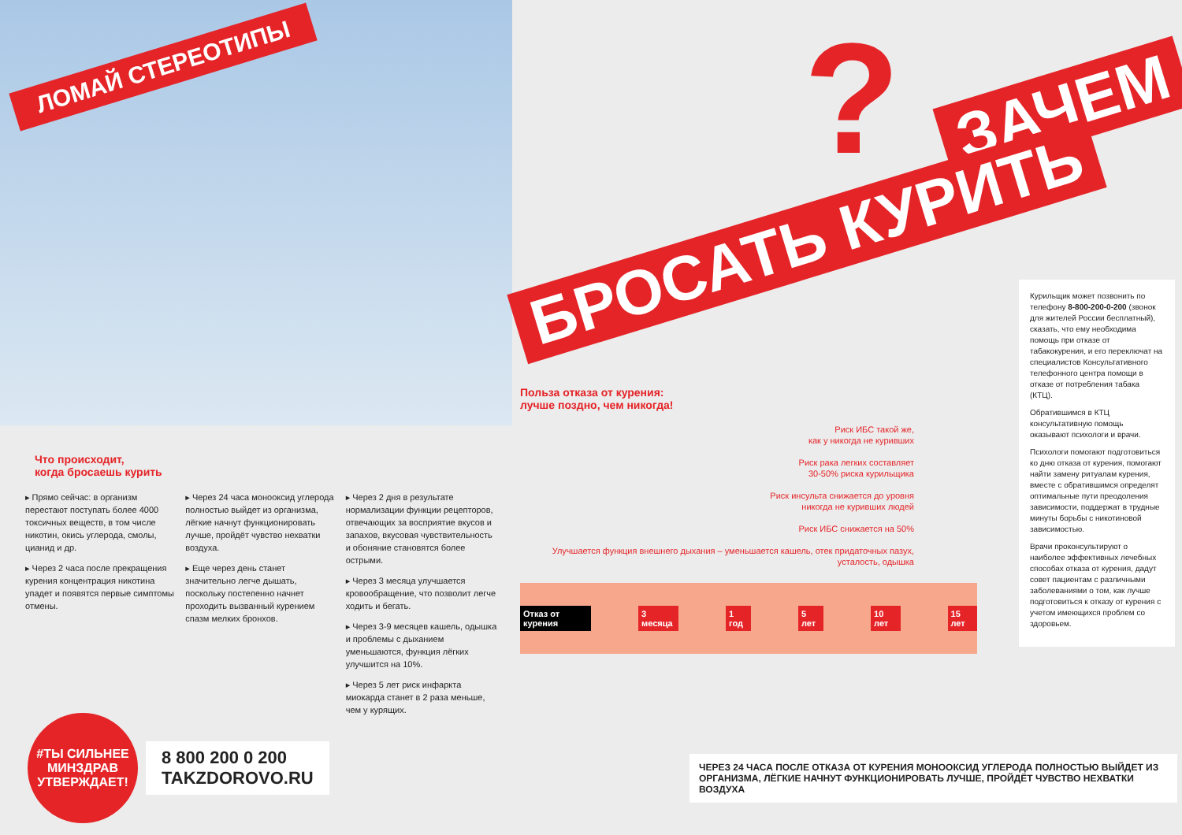ЛОМАЙ СТЕРЕОТИПЫ ? ЗАЧЕМ
БРОСАТЬ КУРИТЬ
Что происходит,
когда бросаешь курить
▸ Прямо сейчас: в организм перестают поступать более 4000 токсичных веществ, в том числе никотин, окись углерода, смолы, цианид и др.
▸ Через 2 часа после прекращения курения концентрация никотина упадет и появятся первые симптомы отмены.
▸ Через 24 часа монооксид углерода полностью выйдет из организма, лёгкие начнут функционировать лучше, пройдёт чувство нехватки воздуха.
▸ Еще через день станет значительно легче дышать, поскольку постепенно начнет проходить вызванный курением спазм мелких бронхов.
▸ Через 2 дня в результате нормализации функции рецепторов, отвечающих за восприятие вкусов и запахов, вкусовая чувствительность и обоняние становятся более острыми.
▸ Через 3 месяца улучшается кровообращение, что позволит легче ходить и бегать.
▸ Через 3-9 месяцев кашель, одышка и проблемы с дыханием уменьшаются, функция лёгких улучшится на 10%.
▸ Через 5 лет риск инфаркта миокарда станет в 2 раза меньше, чем у курящих.
Польза отказа от курения:
лучше поздно, чем никогда!
Риск ИБС такой же,
как у никогда не куривших
Риск рака легких составляет
30-50% риска курильщика
Риск инсульта снижается до уровня
никогда не куривших людей
Риск ИБС снижается на 50%
Улучшается функция внешнего дыхания – уменьшается кашель, отек придаточных пазух, усталость, одышка
Отказ от курения 3 месяца 1 год 5 лет 10 лет 15 лет
Курильщик может позвонить по телефону 8-800-200-0-200 (звонок для жителей России бесплатный), сказать, что ему необходима помощь при отказе от табакокурения, и его переключат на специалистов Консультативного телефонного центра помощи в отказе от потребления табака (КТЦ).
Обратившимся в КТЦ консультативную помощь оказывают психологи и врачи.
Психологи помогают подготовиться ко дню отказа от курения, помогают найти замену ритуалам курения, вместе с обратившимся определят оптимальные пути преодоления зависимости, поддержат в трудные минуты борьбы с никотиновой зависимостью.
Врачи проконсультируют о наиболее эффективных лечебных способах отказа от курения, дадут совет пациентам с различными заболеваниями о том, как лучше подготовиться к отказу от курения с учетом имеющихся проблем со здоровьем.
ЧЕРЕЗ 24 ЧАСА ПОСЛЕ ОТКАЗА ОТ КУРЕНИЯ МОНООКСИД УГЛЕРОДА ПОЛНОСТЬЮ ВЫЙДЕТ ИЗ ОРГАНИЗМА, ЛЁГКИЕ НАЧНУТ ФУНКЦИОНИРОВАТЬ ЛУЧШЕ, ПРОЙДЁТ ЧУВСТВО НЕХВАТКИ ВОЗДУХА
#ТЫ СИЛЬНЕЕ
МИНЗДРАВ УТВЕРЖДАЕТ!
8 800 200 0 200
TAKZDOROVO.RU